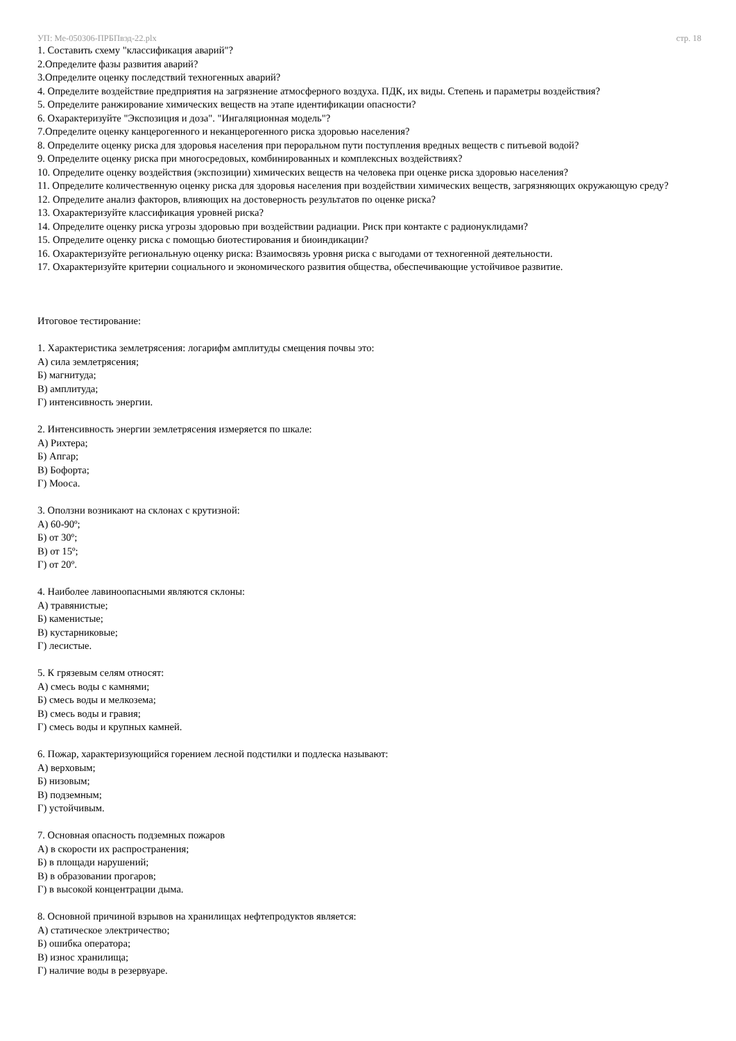УП: Ме-050306-ПРБПвэд-22.plx стр. 18
1. Составить схему "классификация аварий"?
2.Определите фазы развития аварий?
3.Определите оценку последствий техногенных аварий?
4. Определите воздействие предприятия на загрязнение атмосферного воздуха. ПДК, их виды. Степень и параметры воздействия?
5. Определите ранжирование химических веществ на этапе идентификации опасности?
6. Охарактеризуйте "Экспозиция и доза". "Ингаляционная модель"?
7.Определите оценку канцерогенного и неканцерогенного риска здоровью населения?
8. Определите оценку риска для здоровья населения при пероральном пути поступления вредных веществ с питьевой водой?
9. Определите оценку риска при многосредовых, комбинированных и комплексных воздействиях?
10. Определите оценку воздействия (экспозиции) химических веществ на человека при оценке риска здоровью населения?
11. Определите количественную оценку риска для здоровья населения при воздействии химических веществ, загрязняющих окружающую среду?
12. Определите анализ факторов, влияющих на достоверность результатов по оценке риска?
13. Охарактеризуйте классификация уровней риска?
14. Определите оценку риска угрозы здоровью при воздействии радиации. Риск при контакте с радионуклидами?
15. Определите оценку риска с помощью биотестирования и биоиндикации?
16. Охарактеризуйте региональную оценку риска: Взаимосвязь уровня риска с выгодами от техногенной деятельности.
17. Охарактеризуйте критерии социального и экономического развития общества, обеспечивающие устойчивое развитие.
Итоговое тестирование:
1. Характеристика землетрясения: логарифм амплитуды смещения почвы это:
А) сила землетрясения;
Б) магнитуда;
В) амплитуда;
Г) интенсивность энергии.
2. Интенсивность энергии землетрясения измеряется по шкале:
А) Рихтера;
Б) Апгар;
В) Бофорта;
Г) Мооса.
3. Оползни возникают на склонах с крутизной:
А) 60-90º;
Б) от 30º;
В) от 15º;
Г) от 20º.
4. Наиболее лавиноопасными являются склоны:
А) травянистые;
Б) каменистые;
В) кустарниковые;
Г) лесистые.
5. К грязевым селям относят:
А) смесь воды с камнями;
Б) смесь воды и мелкозема;
В) смесь воды и гравия;
Г) смесь воды и крупных камней.
6. Пожар, характеризующийся горением лесной подстилки и подлеска называют:
А) верховым;
Б) низовым;
В) подземным;
Г) устойчивым.
7. Основная опасность подземных пожаров
А) в скорости их распространения;
Б) в площади нарушений;
В) в образовании прогаров;
Г) в высокой концентрации дыма.
8. Основной причиной взрывов на хранилищах нефтепродуктов является:
А) статическое электричество;
Б) ошибка оператора;
В) износ хранилища;
Г) наличие воды в резервуаре.